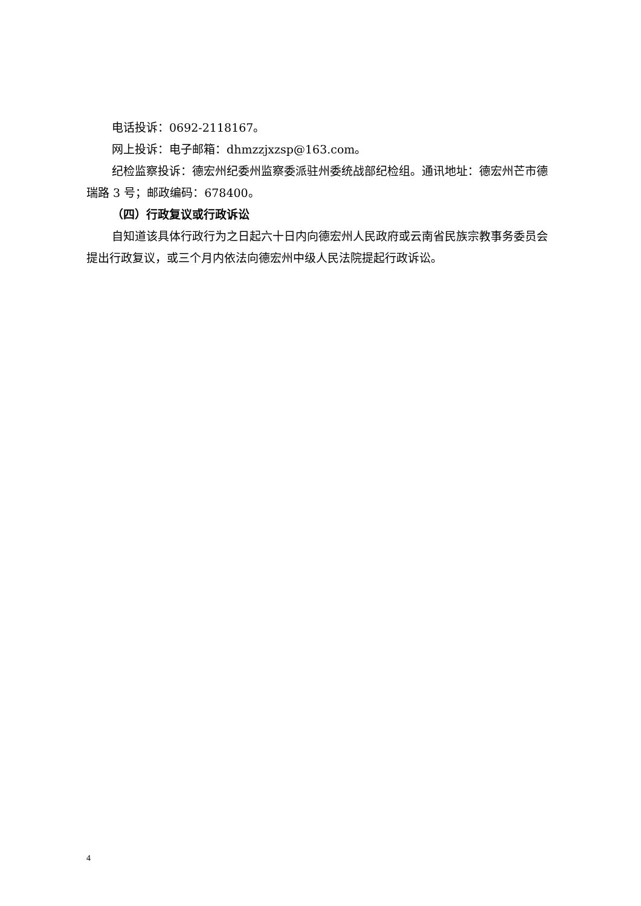电话投诉：0692-2118167。
网上投诉：电子邮箱：dhmzzjxzsp@163.com。
纪检监察投诉：德宏州纪委州监察委派驻州委统战部纪检组。通讯地址：德宏州芒市德瑞路 3 号；邮政编码：678400。
（四）行政复议或行政诉讼
自知道该具体行政行为之日起六十日内向德宏州人民政府或云南省民族宗教事务委员会提出行政复议，或三个月内依法向德宏州中级人民法院提起行政诉讼。
4